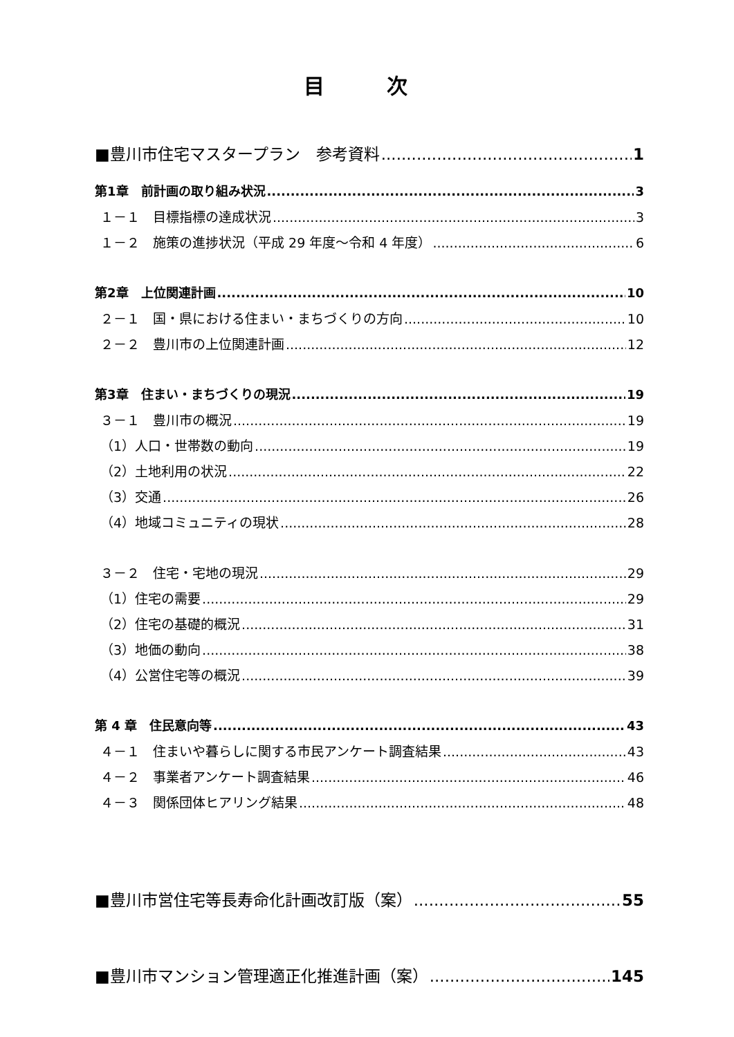目 次
■豊川市住宅マスタープラン　参考資料 1
第1章　前計画の取り組み状況 3
１－１　目標指標の達成状況 3
１－２　施策の進捗状況（平成 29 年度～令和 4 年度） 6
第2章　上位関連計画 10
２－１　国・県における住まい・まちづくりの方向 10
２－２　豊川市の上位関連計画 12
第3章　住まい・まちづくりの現況 19
３－１　豊川市の概況 19
（1）人口・世帯数の動向 19
（2）土地利用の状況 22
（3）交通 26
（4）地域コミュニティの現状 28
３－２　住宅・宅地の現況 29
（1）住宅の需要 29
（2）住宅の基礎的概況 31
（3）地価の動向 38
（4）公営住宅等の概況 39
第 4 章　住民意向等 43
４－１　住まいや暮らしに関する市民アンケート調査結果 43
４－２　事業者アンケート調査結果 46
４－３　関係団体ヒアリング結果 48
■豊川市営住宅等長寿命化計画改訂版（案） 55
■豊川市マンション管理適正化推進計画（案） 145